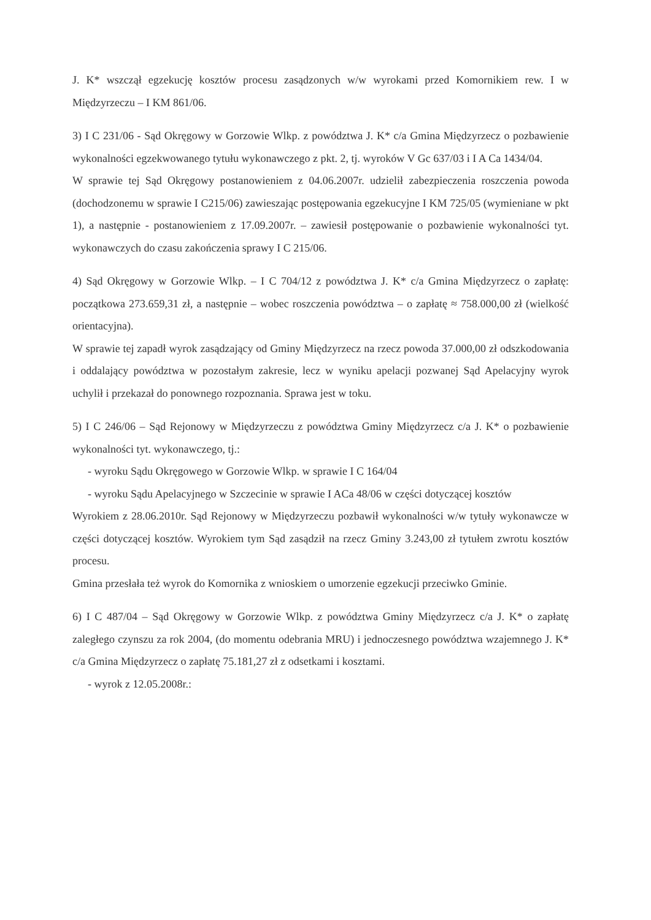J. K* wszczął egzekucję kosztów procesu zasądzonych w/w wyrokami przed Komornikiem rew. I w Międzyrzeczu – I KM 861/06.
3) I C 231/06 - Sąd Okręgowy w Gorzowie Wlkp. z powództwa J. K* c/a Gmina Międzyrzecz o pozbawienie wykonalności egzekwowanego tytułu wykonawczego z pkt. 2, tj. wyroków V Gc 637/03 i I A Ca 1434/04.
W sprawie tej Sąd Okręgowy postanowieniem z 04.06.2007r. udzielił zabezpieczenia roszczenia powoda (dochodzonemu w sprawie I C215/06) zawieszając postępowania egzekucyjne I KM 725/05 (wymieniane w pkt 1), a następnie - postanowieniem z 17.09.2007r. – zawiesił postępowanie o pozbawienie wykonalności tyt. wykonawczych do czasu zakończenia sprawy I C 215/06.
4) Sąd Okręgowy w Gorzowie Wlkp. – I C 704/12 z powództwa J. K* c/a Gmina Międzyrzecz o zapłatę: początkowa 273.659,31 zł, a następnie – wobec roszczenia powództwa – o zapłatę ≈ 758.000,00 zł (wielkość orientacyjna).
W sprawie tej zapadł wyrok zasądzający od Gminy Międzyrzecz na rzecz powoda 37.000,00 zł odszkodowania i oddalający powództwa w pozostałym zakresie, lecz w wyniku apelacji pozwanej Sąd Apelacyjny wyrok uchylił i przekazał do ponownego rozpoznania. Sprawa jest w toku.
5) I C 246/06 – Sąd Rejonowy w Międzyrzeczu z powództwa Gminy Międzyrzecz c/a J. K* o pozbawienie wykonalności tyt. wykonawczego, tj.:
- wyroku Sądu Okręgowego w Gorzowie Wlkp. w sprawie I C 164/04
- wyroku Sądu Apelacyjnego w Szczecinie w sprawie I ACa 48/06 w części dotyczącej kosztów
Wyrokiem z 28.06.2010r. Sąd Rejonowy w Międzyrzeczu pozbawił wykonalności w/w tytuły wykonawcze w części dotyczącej kosztów. Wyrokiem tym Sąd zasądził na rzecz Gminy 3.243,00 zł tytułem zwrotu kosztów procesu.
Gmina przesłała też wyrok do Komornika z wnioskiem o umorzenie egzekucji przeciwko Gminie.
6) I C 487/04 – Sąd Okręgowy w Gorzowie Wlkp. z powództwa Gminy Międzyrzecz c/a J. K* o zapłatę zaległego czynszu za rok 2004, (do momentu odebrania MRU) i jednoczesnego powództwa wzajemnego J. K* c/a Gmina Międzyrzecz o zapłatę 75.181,27 zł z odsetkami i kosztami.
- wyrok z 12.05.2008r.: